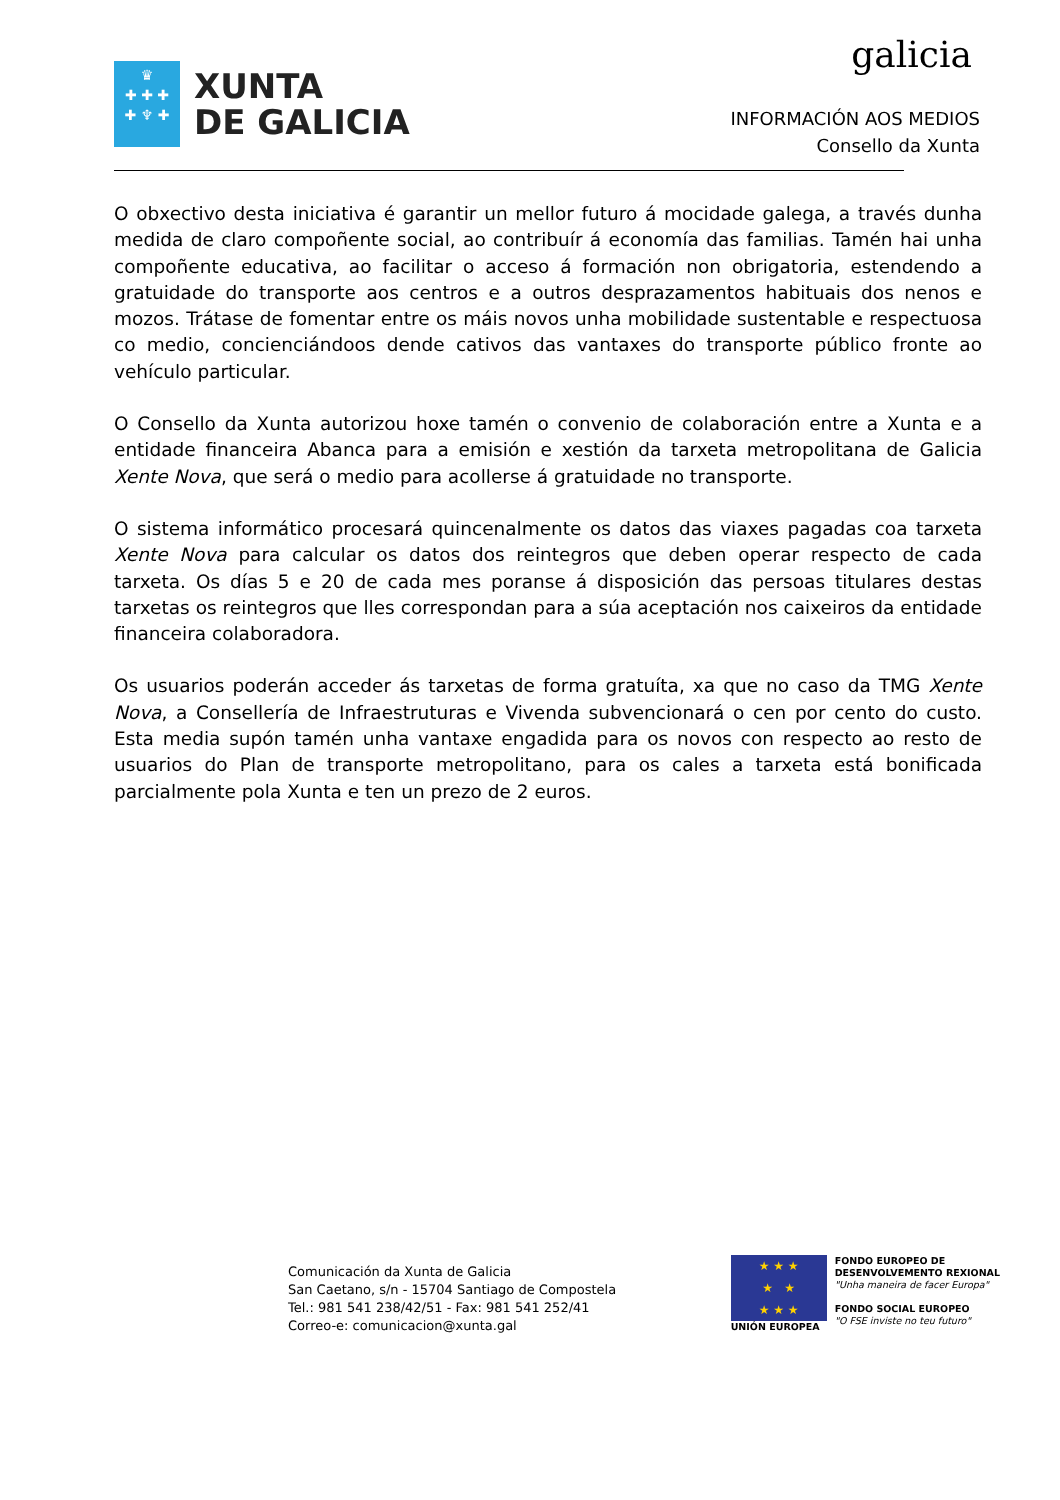♛
✚ ✚ ✚
✚ ♆ ✚
XUNTA
DE GALICIA
galicia
INFORMACIÓN AOS MEDIOS
Consello da Xunta
O obxectivo desta iniciativa é garantir un mellor futuro á mocidade galega, a través dunha medida de claro compoñente social, ao contribuír á economía das familias. Tamén hai unha compoñente educativa, ao facilitar o acceso á formación non obrigatoria, estendendo a gratuidade do transporte aos centros e a outros desprazamentos habituais dos nenos e mozos. Trátase de fomentar entre os máis novos unha mobilidade sustentable e respectuosa co medio, concienciándoos dende cativos das vantaxes do transporte público fronte ao vehículo particular.
O Consello da Xunta autorizou hoxe tamén o convenio de colaboración entre a Xunta e a entidade financeira Abanca para a emisión e xestión da tarxeta metropolitana de Galicia Xente Nova, que será o medio para acollerse á gratuidade no transporte.
O sistema informático procesará quincenalmente os datos das viaxes pagadas coa tarxeta Xente Nova para calcular os datos dos reintegros que deben operar respecto de cada tarxeta. Os días 5 e 20 de cada mes poranse á disposición das persoas titulares destas tarxetas os reintegros que lles correspondan para a súa aceptación nos caixeiros da entidade financeira colaboradora.
Os usuarios poderán acceder ás tarxetas de forma gratuíta, xa que no caso da TMG Xente Nova, a Consellería de Infraestruturas e Vivenda subvencionará o cen por cento do custo. Esta media supón tamén unha vantaxe engadida para os novos con respecto ao resto de usuarios do Plan de transporte metropolitano, para os cales a tarxeta está bonificada parcialmente pola Xunta e ten un prezo de 2 euros.
Comunicación da Xunta de Galicia
San Caetano, s/n - 15704 Santiago de Compostela
Tel.: 981 541 238/42/51 - Fax: 981 541 252/41
Correo-e: comunicacion@xunta.gal
★ ★ ★
★ ★
★ ★ ★
UNIÓN EUROPEA
FONDO EUROPEO DE
DESENVOLVEMENTO REXIONAL
"Unha maneira de facer Europa"
FONDO SOCIAL EUROPEO
"O FSE inviste no teu futuro"